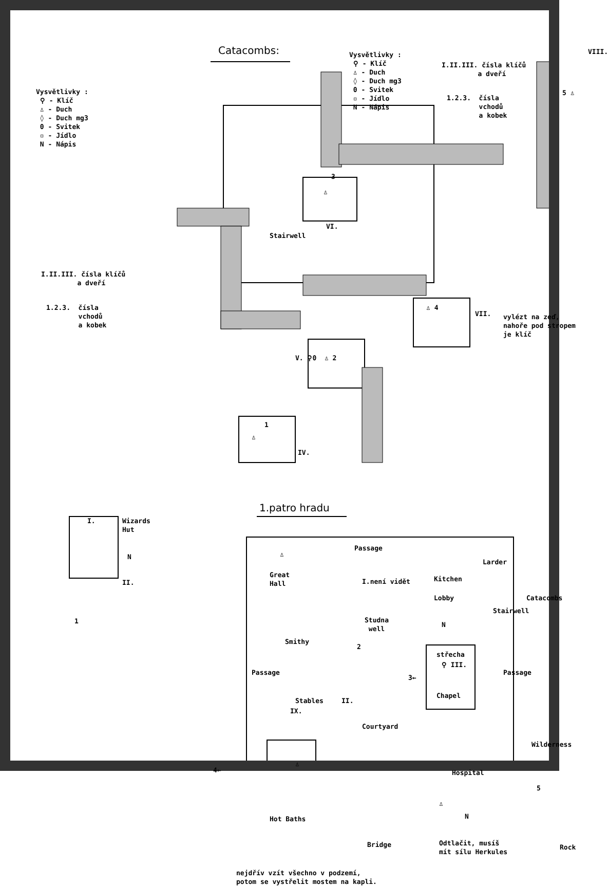Catacombs:
Vysvětlivky : ⚲ - Klíč ♙ - Duch ◊ - Duch mg3 0 - Svitek ▫ - Jídlo N - Nápis
Vysvětlivky : ⚲ - Klíč ♙ - Duch ◊ - Duch mg3 0 - Svitek ▫ - Jídlo N - Nápis
I.II.III. čísla klíčů a dveří
1.2.3. čísla vchodů a kobek
VIII.
5 ♙
3
♙
VI.
Stairwell
I.II.III. čísla klíčů a dveří
1.2.3. čísla vchodů a kobek
♙ 4
VII.
vylézt na zeď, nahoře pod stropem je klíč
V. ⚲0 ♙ 2
1
♙
IV.
1.patro hradu
I.
Wizards Hut
N
II.
1
Passage
♙
Great Hall
I.není vidět
Studna well
Kitchen
Larder
Catacombs
Lobby
Stairwell
N
Smithy
2
střecha
⚲ III.
Passage
Passage
3←
Stables
II.
IX.
Chapel
Courtyard
Wilderness
4←
♙
Hospital
♙
5
Hot Baths
N
Bridge
Odtlačit, musíš mít sílu Herkules
Rock
nejdřív vzít všechno v podzemí, potom se vystřelit mostem na kapli.